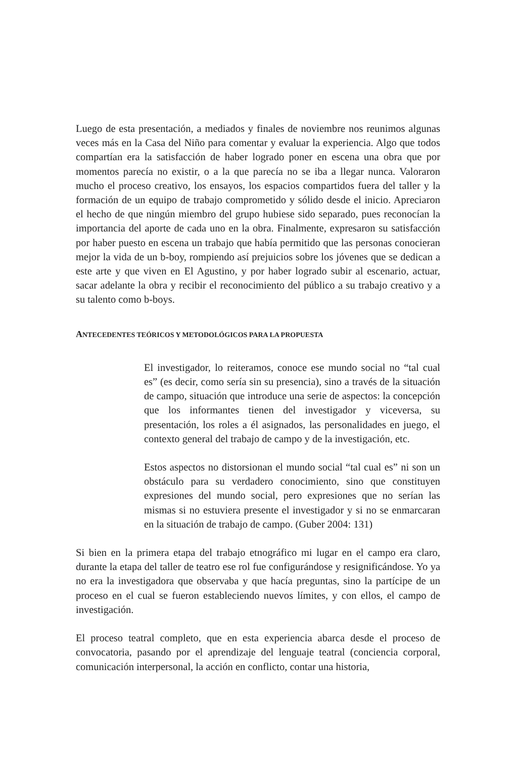Luego de esta presentación, a mediados y finales de noviembre nos reunimos algunas veces más en la Casa del Niño para comentar y evaluar la experiencia. Algo que todos compartían era la satisfacción de haber logrado poner en escena una obra que por momentos parecía no existir, o a la que parecía no se iba a llegar nunca. Valoraron mucho el proceso creativo, los ensayos, los espacios compartidos fuera del taller y la formación de un equipo de trabajo comprometido y sólido desde el inicio. Apreciaron el hecho de que ningún miembro del grupo hubiese sido separado, pues reconocían la importancia del aporte de cada uno en la obra. Finalmente, expresaron su satisfacción por haber puesto en escena un trabajo que había permitido que las personas conocieran mejor la vida de un b-boy, rompiendo así prejuicios sobre los jóvenes que se dedican a este arte y que viven en El Agustino, y por haber logrado subir al escenario, actuar, sacar adelante la obra y recibir el reconocimiento del público a su trabajo creativo y a su talento como b-boys.
ANTECEDENTES TEÓRICOS Y METODOLÓGICOS PARA LA PROPUESTA
El investigador, lo reiteramos, conoce ese mundo social no “tal cual es” (es decir, como sería sin su presencia), sino a través de la situación de campo, situación que introduce una serie de aspectos: la concepción que los informantes tienen del investigador y viceversa, su presentación, los roles a él asignados, las personalidades en juego, el contexto general del trabajo de campo y de la investigación, etc.
Estos aspectos no distorsionan el mundo social “tal cual es” ni son un obstáculo para su verdadero conocimiento, sino que constituyen expresiones del mundo social, pero expresiones que no serían las mismas si no estuviera presente el investigador y si no se enmarcaran en la situación de trabajo de campo. (Guber 2004: 131)
Si bien en la primera etapa del trabajo etnográfico mi lugar en el campo era claro, durante la etapa del taller de teatro ese rol fue configurándose y resignificándose. Yo ya no era la investigadora que observaba y que hacía preguntas, sino la partícipe de un proceso en el cual se fueron estableciendo nuevos límites, y con ellos, el campo de investigación.
El proceso teatral completo, que en esta experiencia abarca desde el proceso de convocatoria, pasando por el aprendizaje del lenguaje teatral (conciencia corporal, comunicación interpersonal, la acción en conflicto, contar una historia,